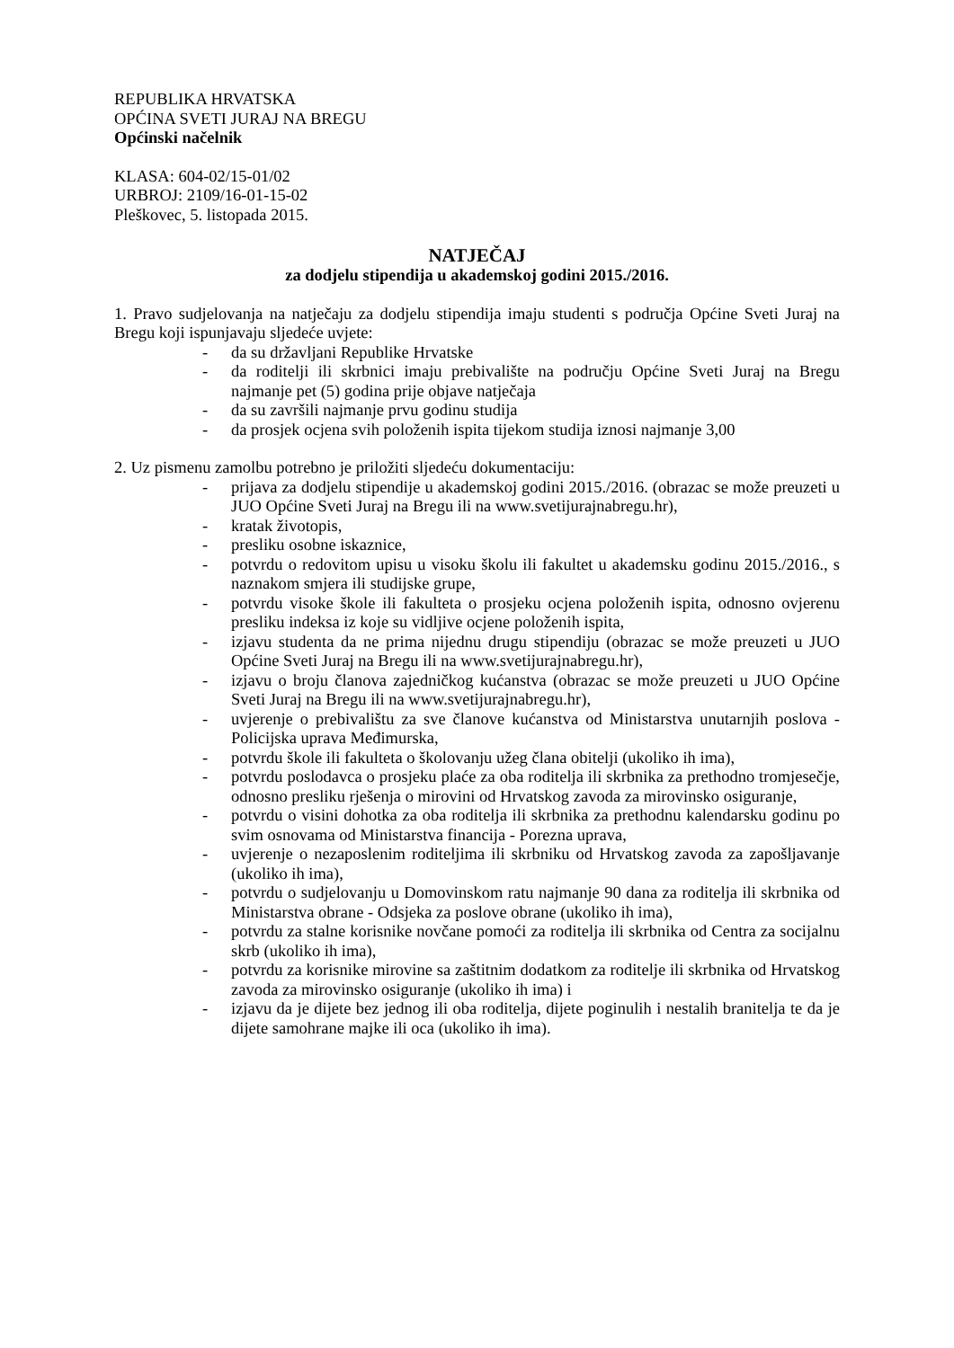REPUBLIKA HRVATSKA
OPĆINA SVETI JURAJ NA BREGU
Općinski načelnik
KLASA: 604-02/15-01/02
URBROJ: 2109/16-01-15-02
Pleškovec, 5. listopada 2015.
NATJEČAJ
za dodjelu stipendija u akademskoj godini 2015./2016.
1. Pravo sudjelovanja na natječaju za dodjelu stipendija imaju studenti s područja Općine Sveti Juraj na Bregu koji ispunjavaju sljedeće uvjete:
- da su državljani Republike Hrvatske
- da roditelji ili skrbnici imaju prebivalište na području Općine Sveti Juraj na Bregu najmanje pet (5) godina prije objave natječaja
- da su završili najmanje prvu godinu studija
- da prosjek ocjena svih položenih ispita tijekom studija iznosi najmanje 3,00
2. Uz pismenu zamolbu potrebno je priložiti sljedeću dokumentaciju:
- prijava za dodjelu stipendije u akademskoj godini 2015./2016. (obrazac se može preuzeti u JUO Općine Sveti Juraj na Bregu ili na www.svetijurajnabregu.hr),
- kratak životopis,
- presliku osobne iskaznice,
- potvrdu o redovitom upisu u visoku školu ili fakultet u akademsku godinu 2015./2016., s naznakom smjera ili studijske grupe,
- potvrdu visoke škole ili fakulteta o prosjeku ocjena položenih ispita, odnosno ovjerenu presliku indeksa iz koje su vidljive ocjene položenih ispita,
- izjavu studenta da ne prima nijednu drugu stipendiju (obrazac se može preuzeti u JUO Općine Sveti Juraj na Bregu ili na www.svetijurajnabregu.hr),
- izjavu o broju članova zajedničkog kućanstva (obrazac se može preuzeti u JUO Općine Sveti Juraj na Bregu ili na www.svetijurajnabregu.hr),
- uvjerenje o prebivalištu za sve članove kućanstva od Ministarstva unutarnjih poslova - Policijska uprava Međimurska,
- potvrdu škole ili fakulteta o školovanju užeg člana obitelji (ukoliko ih ima),
- potvrdu poslodavca o prosjeku plaće za oba roditelja ili skrbnika za prethodno tromjesečje, odnosno presliku rješenja o mirovini od Hrvatskog zavoda za mirovinsko osiguranje,
- potvrdu o visini dohotka za oba roditelja ili skrbnika za prethodnu kalendarsku godinu po svim osnovama od Ministarstva financija - Porezna uprava,
- uvjerenje o nezaposlenim roditeljima ili skrbniku od Hrvatskog zavoda za zapošljavanje (ukoliko ih ima),
- potvrdu o sudjelovanju u Domovinskom ratu najmanje 90 dana za roditelja ili skrbnika od Ministarstva obrane - Odsjeka za poslove obrane (ukoliko ih ima),
- potvrdu za stalne korisnike novčane pomoći za roditelja ili skrbnika od Centra za socijalnu skrb (ukoliko ih ima),
- potvrdu za korisnike mirovine sa zaštitnim dodatkom za roditelje ili skrbnika od Hrvatskog zavoda za mirovinsko osiguranje (ukoliko ih ima) i
- izjavu da je dijete bez jednog ili oba roditelja, dijete poginulih i nestalih branitelja te da je dijete samohrane majke ili oca (ukoliko ih ima).